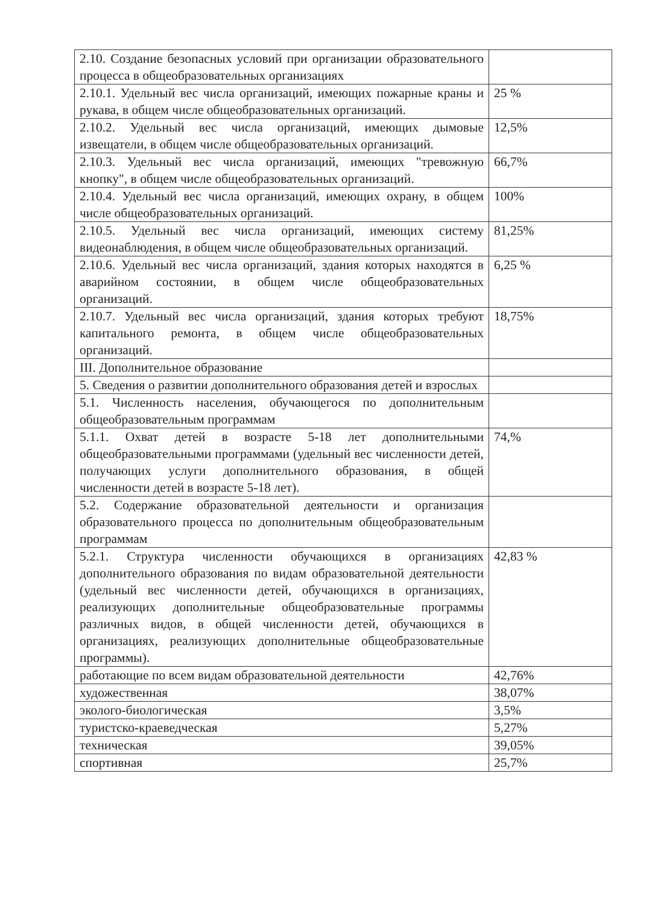| 2.10. Создание безопасных условий при организации образовательного процесса в общеобразовательных организациях | |
| 2.10.1. Удельный вес числа организаций, имеющих пожарные краны и рукава, в общем числе общеобразовательных организаций. | 25 % |
| 2.10.2. Удельный вес числа организаций, имеющих дымовые извещатели, в общем числе общеобразовательных организаций. | 12,5% |
| 2.10.3. Удельный вес числа организаций, имеющих "тревожную кнопку", в общем числе общеобразовательных организаций. | 66,7% |
| 2.10.4. Удельный вес числа организаций, имеющих охрану, в общем числе общеобразовательных организаций. | 100% |
| 2.10.5. Удельный вес числа организаций, имеющих систему видеонаблюдения, в общем числе общеобразовательных организаций. | 81,25% |
| 2.10.6. Удельный вес числа организаций, здания которых находятся в аварийном состоянии, в общем числе общеобразовательных организаций. | 6,25 % |
| 2.10.7. Удельный вес числа организаций, здания которых требуют капитального ремонта, в общем числе общеобразовательных организаций. | 18,75% |
| III. Дополнительное образование | |
| 5. Сведения о развитии дополнительного образования детей и взрослых | |
| 5.1. Численность населения, обучающегося по дополнительным общеобразовательным программам | |
| 5.1.1. Охват детей в возрасте 5-18 лет дополнительными общеобразовательными программами (удельный вес численности детей, получающих услуги дополнительного образования, в общей численности детей в возрасте 5-18 лет). | 74,% |
| 5.2. Содержание образовательной деятельности и организация образовательного процесса по дополнительным общеобразовательным программам | |
| 5.2.1. Структура численности обучающихся в организациях дополнительного образования по видам образовательной деятельности (удельный вес численности детей, обучающихся в организациях, реализующих дополнительные общеобразовательные программы различных видов, в общей численности детей, обучающихся в организациях, реализующих дополнительные общеобразовательные программы). | 42,83 % |
| работающие по всем видам образовательной деятельности | 42,76% |
| художественная | 38,07% |
| эколого-биологическая | 3,5% |
| туристско-краеведческая | 5,27% |
| техническая | 39,05% |
| спортивная | 25,7% |